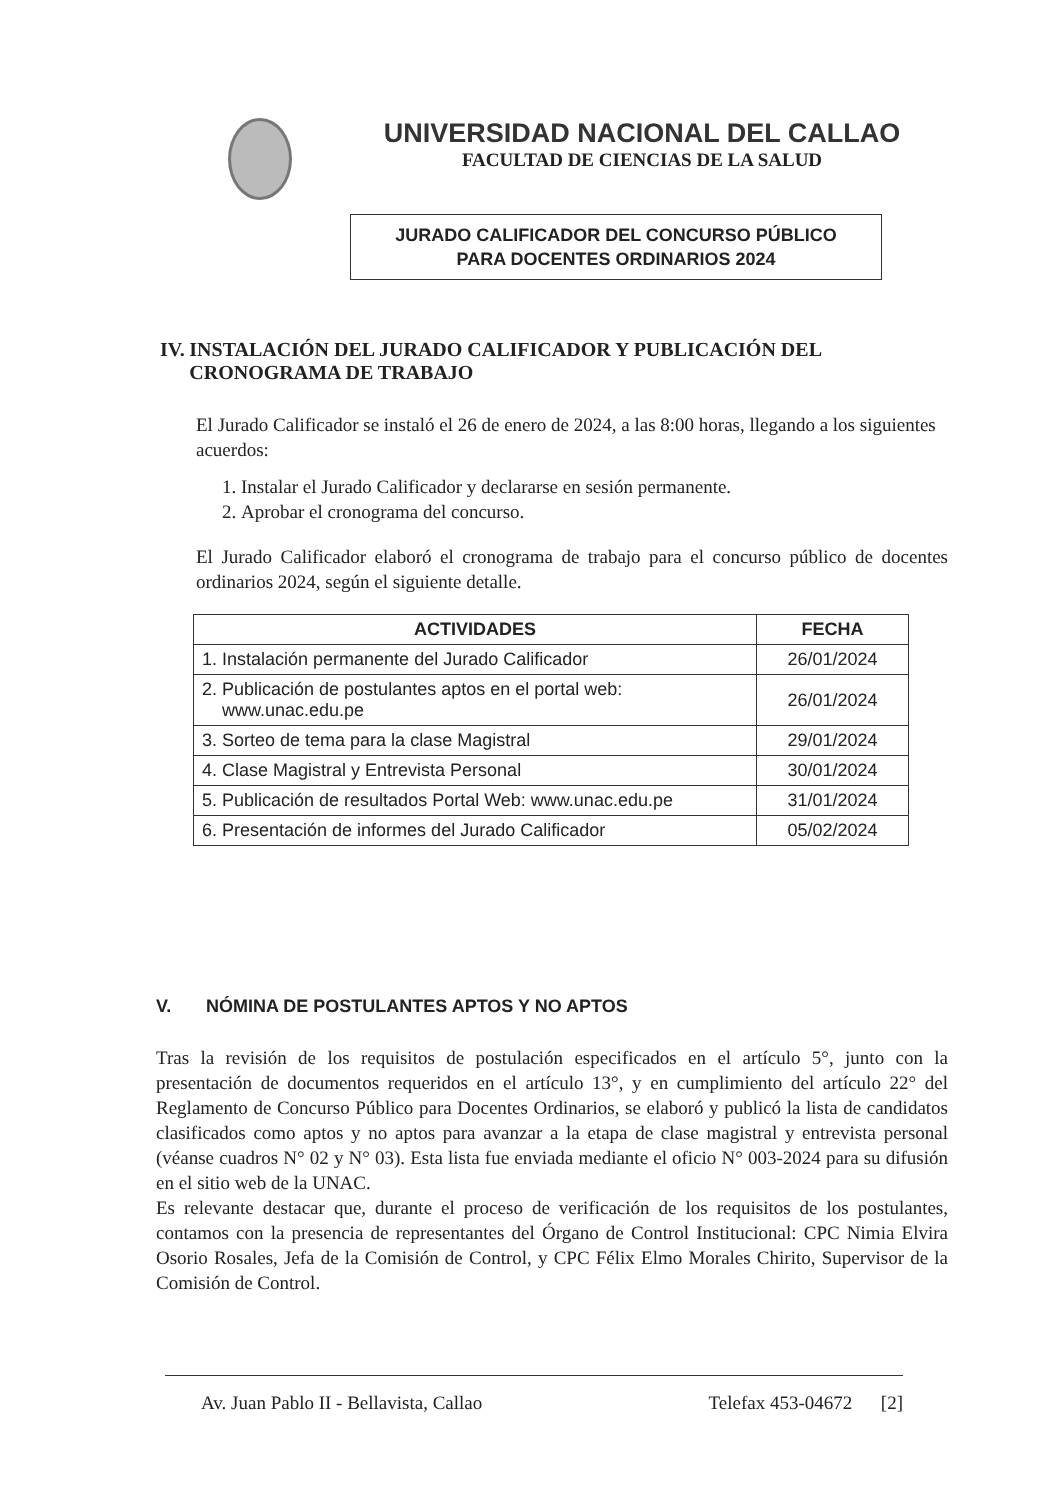UNIVERSIDAD NACIONAL DEL CALLAO
FACULTAD DE CIENCIAS DE LA SALUD
JURADO CALIFICADOR DEL CONCURSO PÚBLICO
PARA DOCENTES ORDINARIOS 2024
IV. INSTALACIÓN DEL JURADO CALIFICADOR Y PUBLICACIÓN DEL CRONOGRAMA DE TRABAJO
El Jurado Calificador se instaló el 26 de enero de 2024, a las 8:00 horas, llegando a los siguientes acuerdos:
1. Instalar el Jurado Calificador y declararse en sesión permanente.
2. Aprobar el cronograma del concurso.
El Jurado Calificador elaboró el cronograma de trabajo para el concurso público de docentes ordinarios 2024, según el siguiente detalle.
| ACTIVIDADES | FECHA |
| --- | --- |
| 1. Instalación permanente del Jurado Calificador | 26/01/2024 |
| 2. Publicación de postulantes aptos en el portal web: www.unac.edu.pe | 26/01/2024 |
| 3. Sorteo de tema para la clase Magistral | 29/01/2024 |
| 4. Clase Magistral y Entrevista Personal | 30/01/2024 |
| 5. Publicación de resultados Portal Web: www.unac.edu.pe | 31/01/2024 |
| 6. Presentación de informes del Jurado Calificador | 05/02/2024 |
V. NÓMINA DE POSTULANTES APTOS Y NO APTOS
Tras la revisión de los requisitos de postulación especificados en el artículo 5°, junto con la presentación de documentos requeridos en el artículo 13°, y en cumplimiento del artículo 22° del Reglamento de Concurso Público para Docentes Ordinarios, se elaboró y publicó la lista de candidatos clasificados como aptos y no aptos para avanzar a la etapa de clase magistral y entrevista personal (véanse cuadros N° 02 y N° 03). Esta lista fue enviada mediante el oficio N° 003-2024 para su difusión en el sitio web de la UNAC.
Es relevante destacar que, durante el proceso de verificación de los requisitos de los postulantes, contamos con la presencia de representantes del Órgano de Control Institucional: CPC Nimia Elvira Osorio Rosales, Jefa de la Comisión de Control, y CPC Félix Elmo Morales Chirito, Supervisor de la Comisión de Control.
Av. Juan Pablo II - Bellavista, Callao Telefax 453-04672 [2]